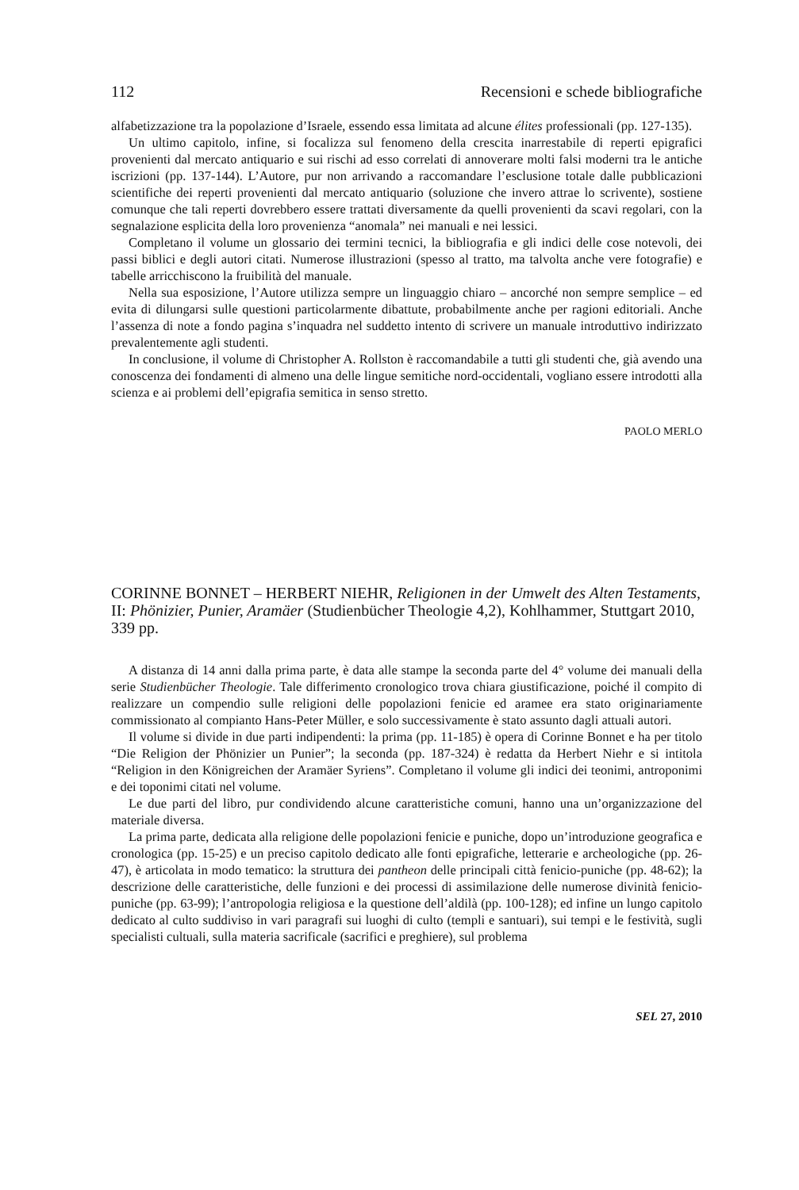112 Recensioni e schede bibliografiche
alfabetizzazione tra la popolazione d’Israele, essendo essa limitata ad alcune élites professionali (pp. 127-135).
Un ultimo capitolo, infine, si focalizza sul fenomeno della crescita inarrestabile di reperti epigrafici provenienti dal mercato antiquario e sui rischi ad esso correlati di annoverare molti falsi moderni tra le antiche iscrizioni (pp. 137-144). L’Autore, pur non arrivando a raccomandare l’esclusione totale dalle pubblicazioni scientifiche dei reperti provenienti dal mercato antiquario (soluzione che invero attrae lo scrivente), sostiene comunque che tali reperti dovrebbero essere trattati diversamente da quelli provenienti da scavi regolari, con la segnalazione esplicita della loro provenienza “anomala” nei manuali e nei lessici.
Completano il volume un glossario dei termini tecnici, la bibliografia e gli indici delle cose notevoli, dei passi biblici e degli autori citati. Numerose illustrazioni (spesso al tratto, ma talvolta anche vere fotografie) e tabelle arricchiscono la fruibilità del manuale.
Nella sua esposizione, l’Autore utilizza sempre un linguaggio chiaro – ancorché non sempre semplice – ed evita di dilungarsi sulle questioni particolarmente dibattute, probabilmente anche per ragioni editoriali. Anche l’assenza di note a fondo pagina s’inquadra nel suddetto intento di scrivere un manuale introduttivo indirizzato prevalentemente agli studenti.
In conclusione, il volume di Christopher A. Rollston è raccomandabile a tutti gli studenti che, già avendo una conoscenza dei fondamenti di almeno una delle lingue semitiche nord-occidentali, vogliano essere introdotti alla scienza e ai problemi dell’epigrafia semitica in senso stretto.
PAOLO MERLO
CORINNE BONNET – HERBERT NIEHR, Religionen in der Umwelt des Alten Testaments, II: Phönizier, Punier, Aramäer (Studienbücher Theologie 4,2), Kohlhammer, Stuttgart 2010, 339 pp.
A distanza di 14 anni dalla prima parte, è data alle stampe la seconda parte del 4° volume dei manuali della serie Studienbücher Theologie. Tale differimento cronologico trova chiara giustificazione, poiché il compito di realizzare un compendio sulle religioni delle popolazioni fenicie ed aramee era stato originariamente commissionato al compianto Hans-Peter Müller, e solo successivamente è stato assunto dagli attuali autori.
Il volume si divide in due parti indipendenti: la prima (pp. 11-185) è opera di Corinne Bonnet e ha per titolo “Die Religion der Phönizier un Punier”; la seconda (pp. 187-324) è redatta da Herbert Niehr e si intitola “Religion in den Königreichen der Aramäer Syriens”. Completano il volume gli indici dei teonimi, antroponimi e dei toponimi citati nel volume.
Le due parti del libro, pur condividendo alcune caratteristiche comuni, hanno una un’organizzazione del materiale diversa.
La prima parte, dedicata alla religione delle popolazioni fenicie e puniche, dopo un’introduzione geografica e cronologica (pp. 15-25) e un preciso capitolo dedicato alle fonti epigrafiche, letterarie e archeologiche (pp. 26-47), è articolata in modo tematico: la struttura dei pantheon delle principali città fenicio-puniche (pp. 48-62); la descrizione delle caratteristiche, delle funzioni e dei processi di assimilazione delle numerose divinità fenicio-puniche (pp. 63-99); l’antropologia religiosa e la questione dell’aldilà (pp. 100-128); ed infine un lungo capitolo dedicato al culto suddiviso in vari paragrafi sui luoghi di culto (templi e santuari), sui tempi e le festività, sugli specialisti cultuali, sulla materia sacrificale (sacrifici e preghiere), sul problema
SEL 27, 2010